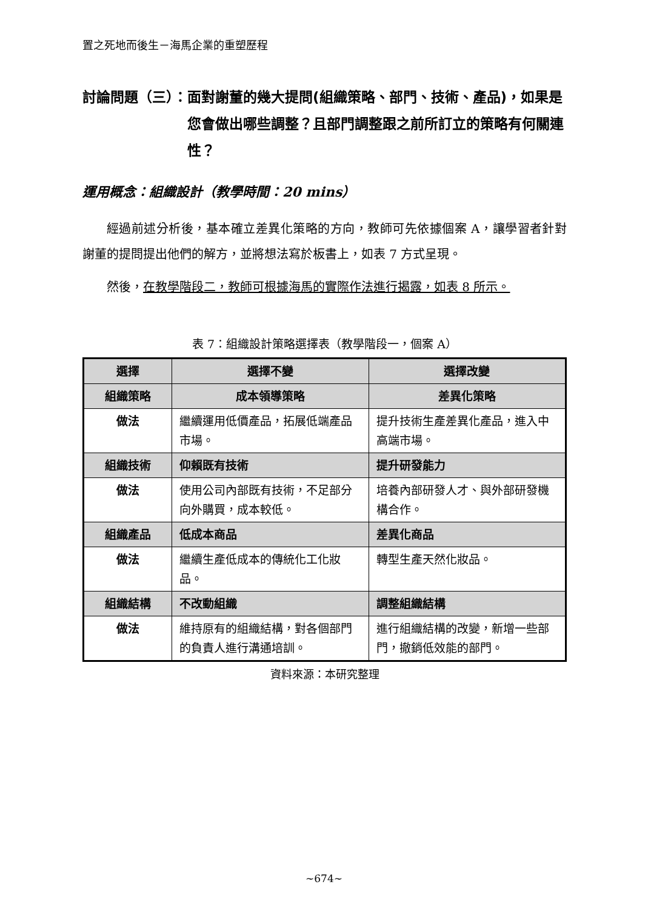置之死地而後生－海馬企業的重塑歷程
討論問題（三）： 面對謝董的幾大提問(組織策略、部門、技術、產品)，如果是您會做出哪些調整？且部門調整跟之前所訂立的策略有何關連性？
運用概念：組織設計（教學時間：20 mins）
經過前述分析後，基本確立差異化策略的方向，教師可先依據個案 A，讓學習者針對謝董的提問提出他們的解方，並將想法寫於板書上，如表 7 方式呈現。
然後，在教學階段二，教師可根據海馬的實際作法進行揭露，如表 8 所示。
表 7：組織設計策略選擇表（教學階段一，個案 A）
| 選擇 | 選擇不變 | 選擇改變 |
| --- | --- | --- |
| 組織策略 | 成本領導策略 | 差異化策略 |
| 做法 | 繼續運用低價產品，拓展低端產品市場。 | 提升技術生產差異化產品，進入中高端市場。 |
| 組織技術 | 仰賴既有技術 | 提升研發能力 |
| 做法 | 使用公司內部既有技術，不足部分向外購買，成本較低。 | 培養內部研發人才、與外部研發機構合作。 |
| 組織產品 | 低成本商品 | 差異化商品 |
| 做法 | 繼續生產低成本的傳統化工化妝品。 | 轉型生產天然化妝品。 |
| 組織結構 | 不改動組織 | 調整組織結構 |
| 做法 | 維持原有的組織結構，對各個部門的負責人進行溝通培訓。 | 進行組織結構的改變，新增一些部門，撤銷低效能的部門。 |
資料來源：本研究整理
~674~